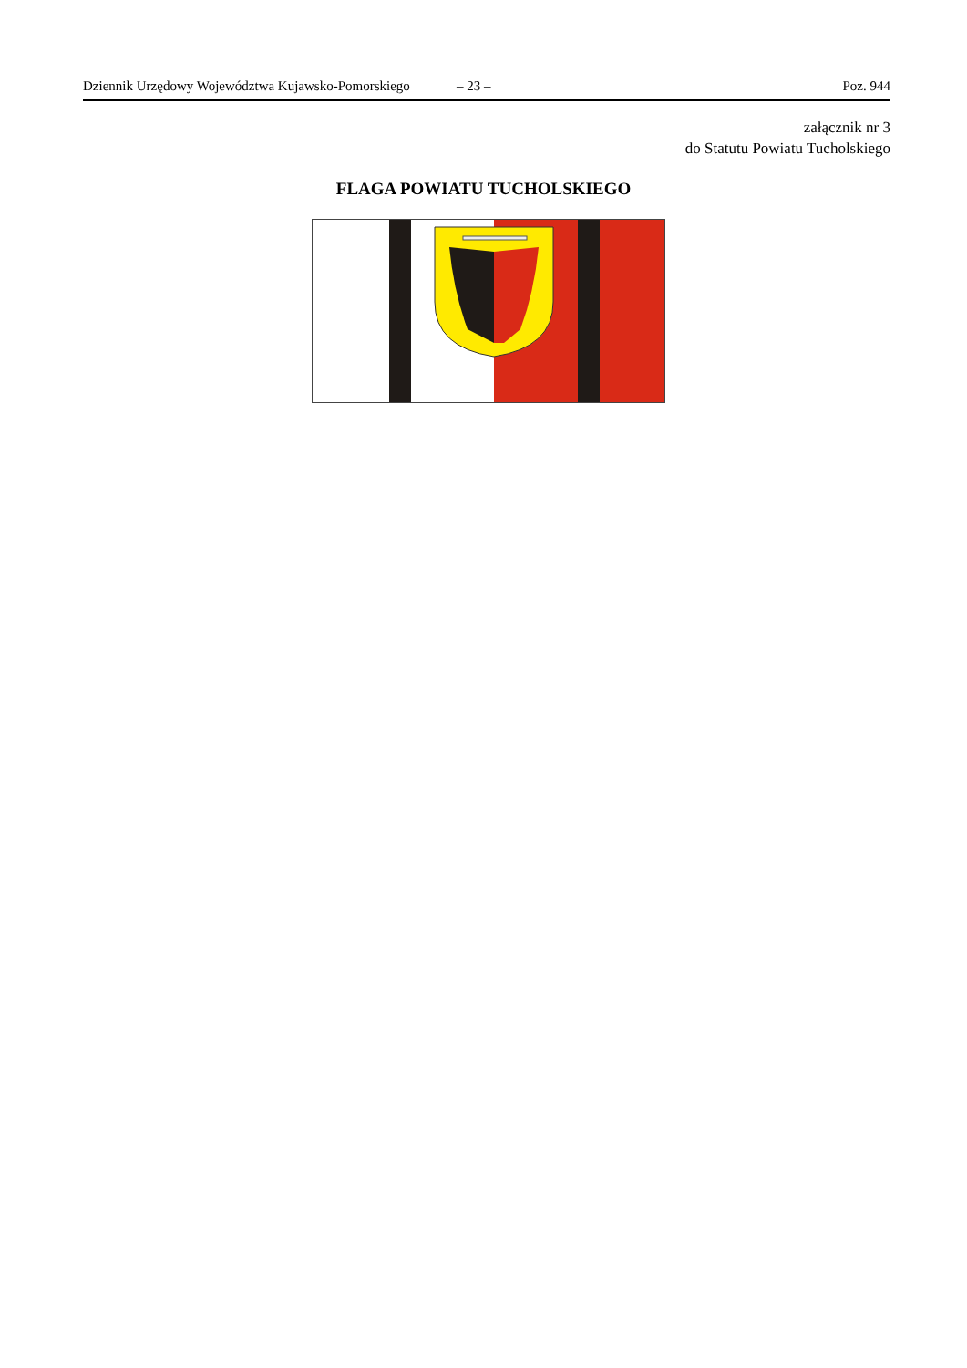Dziennik Urzędowy Województwa Kujawsko-Pomorskiego – 23 – Poz. 944
załącznik nr 3
do Statutu Powiatu Tucholskiego
FLAGA POWIATU TUCHOLSKIEGO